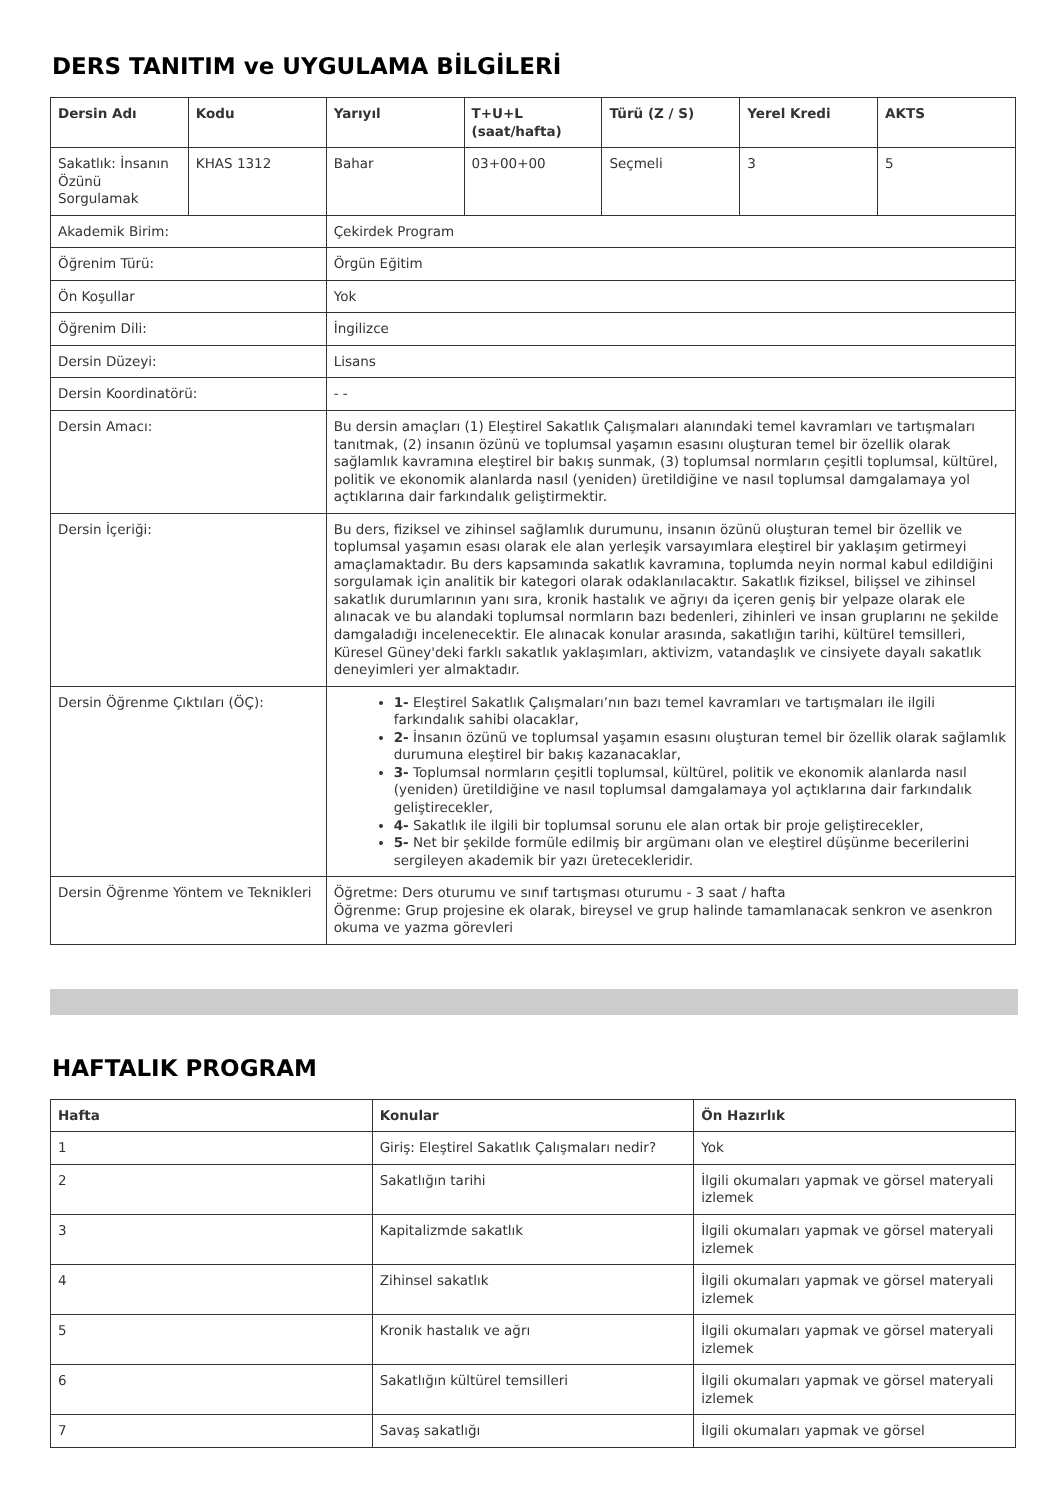DERS TANITIM ve UYGULAMA BİLGİLERİ
| Dersin Adı | Kodu | Yarıyıl | T+U+L (saat/hafta) | Türü (Z / S) | Yerel Kredi | AKTS |
| --- | --- | --- | --- | --- | --- | --- |
| Sakatlık: İnsanın Özünü Sorgulamak | KHAS 1312 | Bahar | 03+00+00 | Seçmeli | 3 | 5 |
| Akademik Birim: | | Çekirdek Program | | | | |
| Öğrenim Türü: | | Örgün Eğitim | | | | |
| Ön Koşullar | | Yok | | | | |
| Öğrenim Dili: | | İngilizce | | | | |
| Dersin Düzeyi: | | Lisans | | | | |
| Dersin Koordinatörü: | | - - | | | | |
| Dersin Amacı: | | Bu dersin amaçları (1) Eleştirel Sakatlık Çalışmaları alanındaki temel kavramları ve tartışmaları tanıtmak, (2) insanın özünü ve toplumsal yaşamın esasını oluşturan temel bir özellik olarak sağlamlık kavramına eleştirel bir bakış sunmak, (3) toplumsal normların çeşitli toplumsal, kültürel, politik ve ekonomik alanlarda nasıl (yeniden) üretildiğine ve nasıl toplumsal damgalamaya yol açtıklarına dair farkındalık geliştirmektir. | | | | |
| Dersin İçeriği: | | Bu ders, fiziksel ve zihinsel sağlamlık durumunu, insanın özünü oluşturan temel bir özellik ve toplumsal yaşamın esası olarak ele alan yerleşik varsayımlara eleştirel bir yaklaşım getirmeyi amaçlamaktadır. Bu ders kapsamında sakatlık kavramına, toplumda neyin normal kabul edildiğini sorgulamak için analitik bir kategori olarak odaklanılacaktır. Sakatlık fiziksel, bilişsel ve zihinsel sakatlık durumlarının yanı sıra, kronik hastalık ve ağrıyı da içeren geniş bir yelpaze olarak ele alınacak ve bu alandaki toplumsal normların bazı bedenleri, zihinleri ve insan gruplarını ne şekilde damgaladığı incelenecektir. Ele alınacak konular arasında, sakatlığın tarihi, kültürel temsilleri, Küresel Güney'deki farklı sakatlık yaklaşımları, aktivizm, vatandaşlık ve cinsiyete dayalı sakatlık deneyimleri yer almaktadır. | | | | |
| Dersin Öğrenme Çıktıları (ÖÇ): | | 1- Eleştirel Sakatlık Çalışmaları’nın bazı temel kavramları ve tartışmaları ile ilgili farkındalık sahibi olacaklar, 2- İnsanın özünü ve toplumsal yaşamın esasını oluşturan temel bir özellik olarak sağlamlık durumuna eleştirel bir bakış kazanacaklar, 3- Toplumsal normların çeşitli toplumsal, kültürel, politik ve ekonomik alanlarda nasıl (yeniden) üretildiğine ve nasıl toplumsal damgalamaya yol açtıklarına dair farkındalık geliştirecekler, 4- Sakatlık ile ilgili bir toplumsal sorunu ele alan ortak bir proje geliştirecekler, 5- Net bir şekilde formüle edilmiş bir argümanı olan ve eleştirel düşünme becerilerini sergileyen akademik bir yazı üretecekleridir. | | | | |
| Dersin Öğrenme Yöntem ve Teknikleri | | Öğretme: Ders oturumu ve sınıf tartışması oturumu - 3 saat / hafta Öğrenme: Grup projesine ek olarak, bireysel ve grup halinde tamamlanacak senkron ve asenkron okuma ve yazma görevleri | | | | |
HAFTALIK PROGRAM
| Hafta | Konular | Ön Hazırlık |
| --- | --- | --- |
| 1 | Giriş: Eleştirel Sakatlık Çalışmaları nedir? | Yok |
| 2 | Sakatlığın tarihi | İlgili okumaları yapmak ve görsel materyali izlemek |
| 3 | Kapitalizmde sakatlık | İlgili okumaları yapmak ve görsel materyali izlemek |
| 4 | Zihinsel sakatlık | İlgili okumaları yapmak ve görsel materyali izlemek |
| 5 | Kronik hastalık ve ağrı | İlgili okumaları yapmak ve görsel materyali izlemek |
| 6 | Sakatlığın kültürel temsilleri | İlgili okumaları yapmak ve görsel materyali izlemek |
| 7 | Savaş sakatlığı | İlgili okumaları yapmak ve görsel |